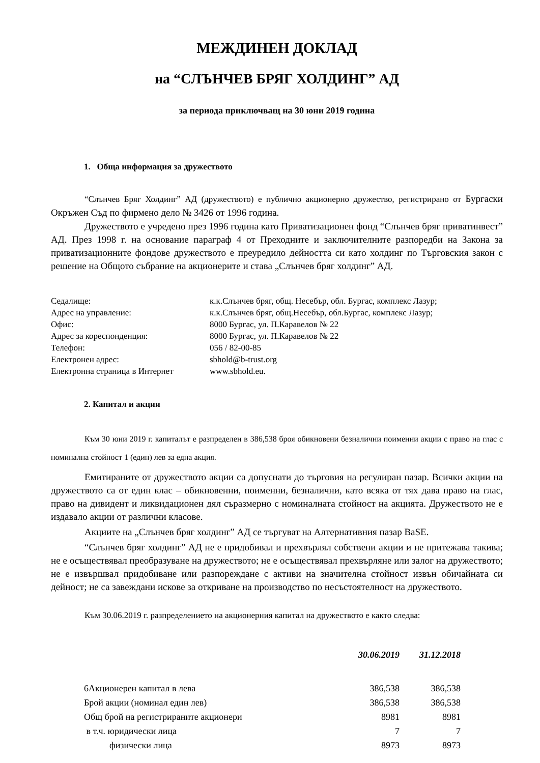МЕЖДИНЕН ДОКЛАД
на “СЛЪНЧЕВ БРЯГ ХОЛДИНГ” АД
за периода приключващ на 30 юни 2019 година
1. Обща информация за дружеството
“Слънчев Бряг Холдинг” АД (дружеството) е публично акционерно дружество, регистрирано от Бургаски Окръжен Съд по фирмено дело № 3426 от 1996 година.
Дружеството е учредено през 1996 година като Приватизационен фонд “Слънчев бряг приватинвест” АД. През 1998 г. на основание параграф 4 от Преходните и заключителните разпоредби на Закона за приватизационните фондове дружеството е преуредило дейността си като холдинг по Търговския закон с решение на Общото събрание на акционерите и става „Слънчев бряг холдинг” АД.
| Седалище: | к.к.Слънчев бряг, общ. Несебър, обл. Бургас, комплекс Лазур; |
| Адрес на управление: | к.к.Слънчев бряг, общ.Несебър, обл.Бургас, комплекс Лазур; |
| Офис: | 8000 Бургас, ул. П.Каравелов № 22 |
| Адрес за кореспонденция: | 8000 Бургас, ул. П.Каравелов № 22 |
| Телефон: | 056 / 82-00-85 |
| Електронен адрес: | sbhold@b-trust.org |
| Електронна страница в Интернет | www.sbhold.eu. |
2. Капитал и акции
Към 30 юни 2019 г. капиталът е разпределен в 386,538 броя обикновени безналични поименни акции с право на глас с номинална стойност 1 (един) лев за една акция.
Емитираните от дружеството акции са допуснати до търговия на регулиран пазар. Всички акции на дружеството са от един клас – обикновенни, поименни, безналични, като всяка от тях дава право на глас, право на дивидент и ликвидационен дял съразмерно с номиналната стойност на акцията. Дружеството не е издавало акции от различни класове.
Акциите на „Слънчев бряг холдинг” АД се търгуват на Алтернативния пазар BaSE.
“Слънчев бряг холдинг” АД не е придобивал и прехвърлял собствени акции и не притежава такива; не е осъществявал преобразуване на дружеството; не е осъществявал прехвърляне или залог на дружеството; не е извършвал придобиване или разпореждане с активи на значителна стойност извън обичайната си дейност; не са завеждани искове за откриване на производство по несъстоятелност на дружеството.
Към 30.06.2019 г. разпределението на акционерния капитал на дружеството е както следва:
| | 30.06.2019 | 31.12.2018 |
| --- | --- | --- |
| 6Акционерен капитал в лева | 386,538 | 386,538 |
| Брой акции (номинал един лев) | 386,538 | 386,538 |
| Общ брой на регистрираните акционери | 8981 | 8981 |
| в т.ч. юридически лица | 7 | 7 |
| физически лица | 8973 | 8973 |